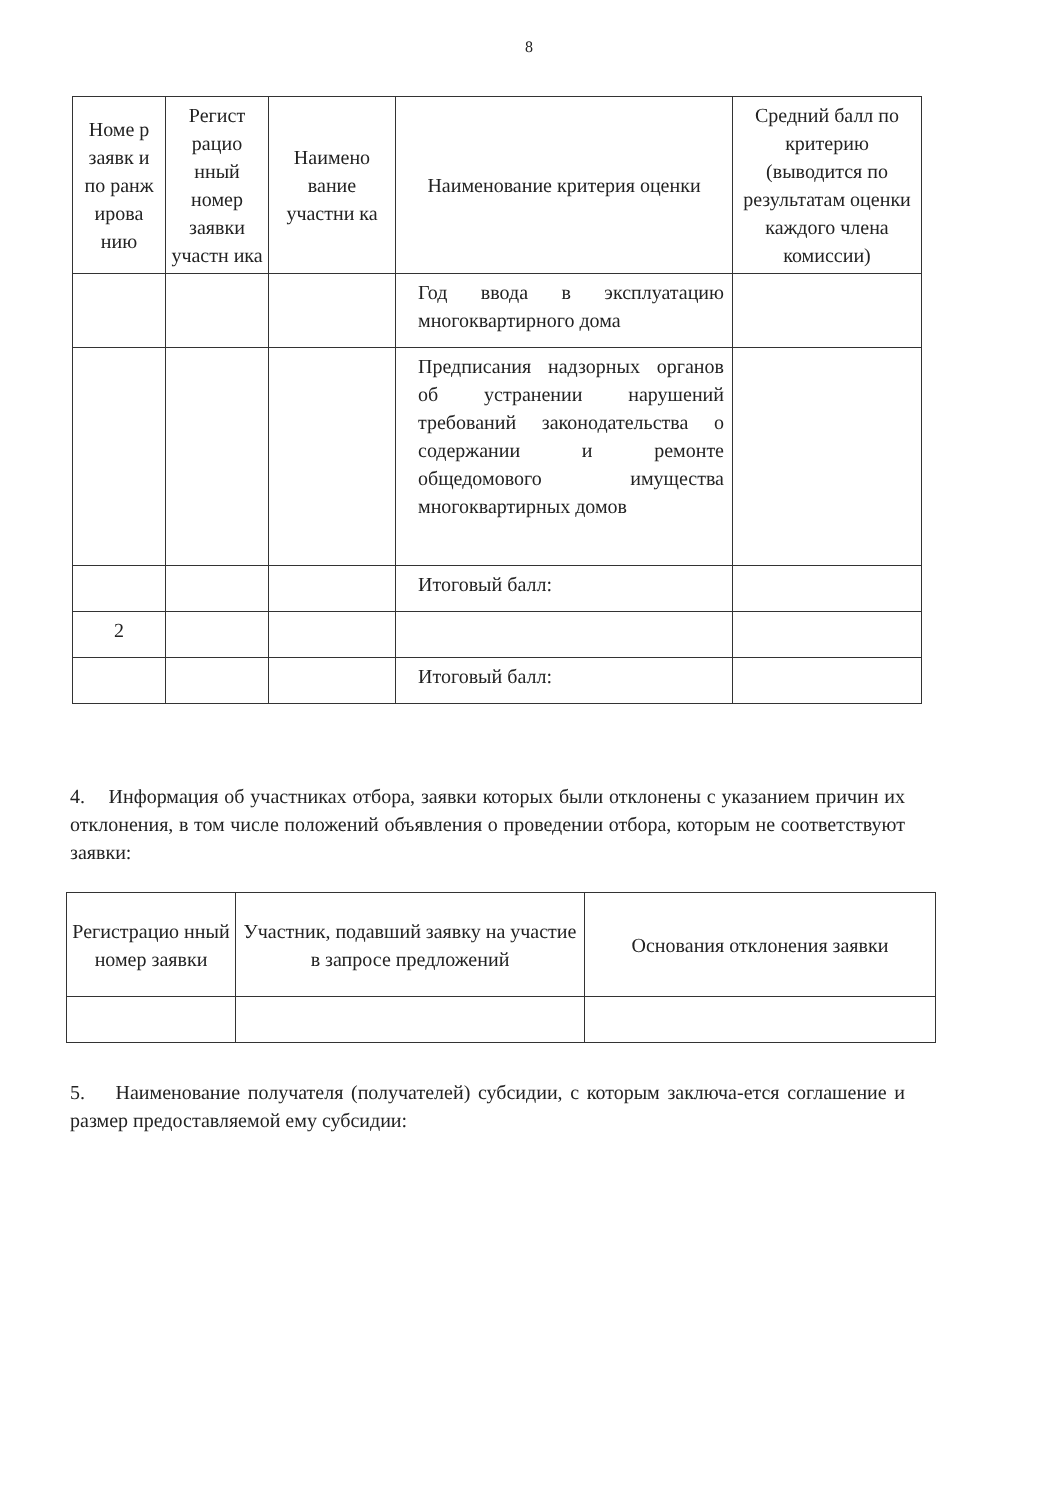8
| Номе р заявк и по ранж ирова нию | Регист рацио нный номер заявки участн ика | Наимено вание участни ка | Наименование критерия оценки | Средний балл по критерию (выводится по результатам оценки каждого члена комиссии) |
| --- | --- | --- | --- | --- |
| | | | Год ввода в эксплуатацию многоквартирного дома | |
| | | | Предписания надзорных органов об устранении нарушений требований законодательства о содержании и ремонте общедомового имущества многоквартирных домов | |
| | | | Итоговый балл: | |
| 2 | | | | |
| | | | Итоговый балл: | |
4. Информация об участниках отбора, заявки которых были отклонены с указанием причин их отклонения, в том числе положений объявления о проведении отбора, которым не соответствуют заявки:
| Регистрацио нный номер заявки | Участник, подавший заявку на участие в запросе предложений | Основания отклонения заявки |
| --- | --- | --- |
5. Наименование получателя (получателей) субсидии, с которым заключа-ется соглашение и размер предоставляемой ему субсидии: